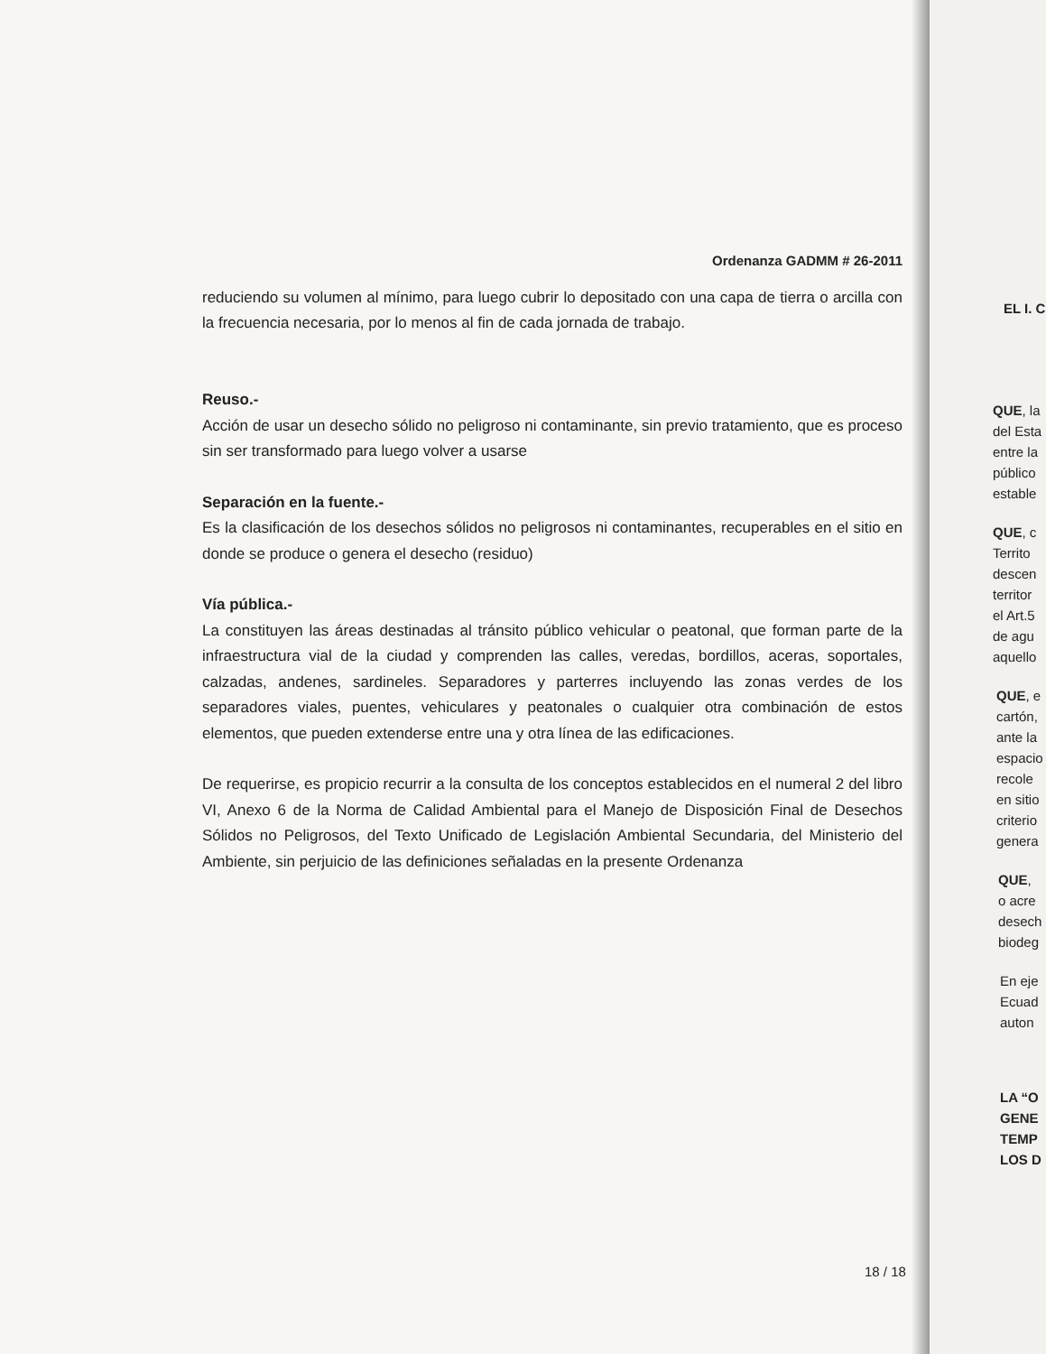Ordenanza GADMM # 26-2011
reduciendo su volumen al mínimo, para luego cubrir lo depositado con una capa de tierra o arcilla con la frecuencia necesaria, por lo menos al fin de cada jornada de trabajo.
Reuso.-
Acción de usar un desecho sólido no peligroso ni contaminante, sin previo tratamiento, que es proceso sin ser transformado para luego volver a usarse
Separación en la fuente.-
Es la clasificación de los desechos sólidos no peligrosos ni contaminantes, recuperables en el sitio en donde se produce o genera el desecho (residuo)
Vía pública.-
La constituyen las áreas destinadas al tránsito público vehicular o peatonal, que forman parte de la infraestructura vial de la ciudad y comprenden las calles, veredas, bordillos, aceras, soportales, calzadas, andenes, sardineles. Separadores y parterres incluyendo las zonas verdes de los separadores viales, puentes, vehiculares y peatonales o cualquier otra combinación de estos elementos, que pueden extenderse entre una y otra línea de las edificaciones.
De requerirse, es propicio recurrir a la consulta de los conceptos establecidos en el numeral 2 del libro VI, Anexo 6 de la Norma de Calidad Ambiental para el Manejo de Disposición Final de Desechos Sólidos no Peligrosos, del Texto Unificado de Legislación Ambiental Secundaria, del Ministerio del Ambiente, sin perjuicio de las definiciones señaladas en la presente Ordenanza
18 / 18
EL I. C
QUE, la
del Esta
entre la
público
estable
QUE, c
Territo
descen
territor
el Art.5
de agu
aquello
QUE, e
cartón,
ante la
espacio
recole
en sitio
criterio
genera
QUE,
o acre
desech
biodeg
En eje
Ecuad
auton
LA “O
GENE
TEMP
LOS D